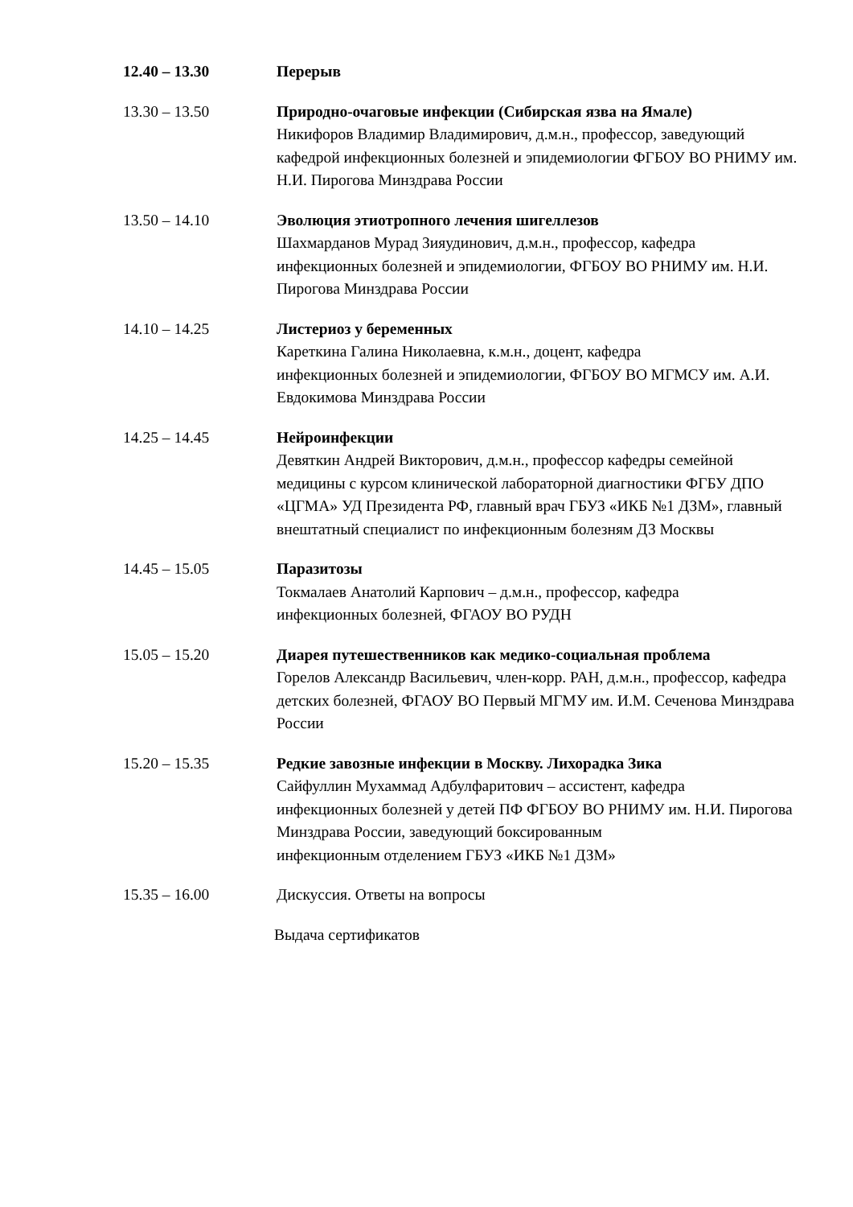12.40 – 13.30 Перерыв
13.30 – 13.50 Природно-очаговые инфекции (Сибирская язва на Ямале)
Никифоров Владимир Владимирович, д.м.н., профессор, заведующий кафедрой инфекционных болезней и эпидемиологии ФГБОУ ВО РНИМУ им. Н.И. Пирогова Минздрава России
13.50 – 14.10 Эволюция этиотропного лечения шигеллезов
Шахмарданов Мурад Зияудинович, д.м.н., профессор, кафедра инфекционных болезней и эпидемиологии, ФГБОУ ВО РНИМУ им. Н.И. Пирогова Минздрава России
14.10 – 14.25 Листериоз у беременных
Кареткина Галина Николаевна, к.м.н., доцент, кафедра
инфекционных болезней и эпидемиологии, ФГБОУ ВО МГМСУ им. А.И. Евдокимова Минздрава России
14.25 – 14.45 Нейроинфекции
Девяткин Андрей Викторович, д.м.н., профессор кафедры семейной медицины с курсом клинической лабораторной диагностики ФГБУ ДПО «ЦГМА» УД Президента РФ, главный врач ГБУЗ «ИКБ №1 ДЗМ», главный внештатный специалист по инфекционным болезням ДЗ Москвы
14.45 – 15.05 Паразитозы
Токмалаев Анатолий Карпович – д.м.н., профессор, кафедра
инфекционных болезней, ФГАОУ ВО РУДН
15.05 – 15.20 Диарея путешественников как медико-социальная проблема
Горелов Александр Васильевич, член-корр. РАН, д.м.н., профессор, кафедра детских болезней, ФГАОУ ВО Первый МГМУ им. И.М. Сеченова Минздрава России
15.20 – 15.35 Редкие завозные инфекции в Москву. Лихорадка Зика
Сайфуллин Мухаммад Адбулфаритович – ассистент, кафедра
инфекционных болезней у детей ПФ ФГБОУ ВО РНИМУ им. Н.И. Пирогова Минздрава России, заведующий боксированным
инфекционным отделением ГБУЗ «ИКБ №1 ДЗМ»
15.35 – 16.00 Дискуссия. Ответы на вопросы
Выдача сертификатов